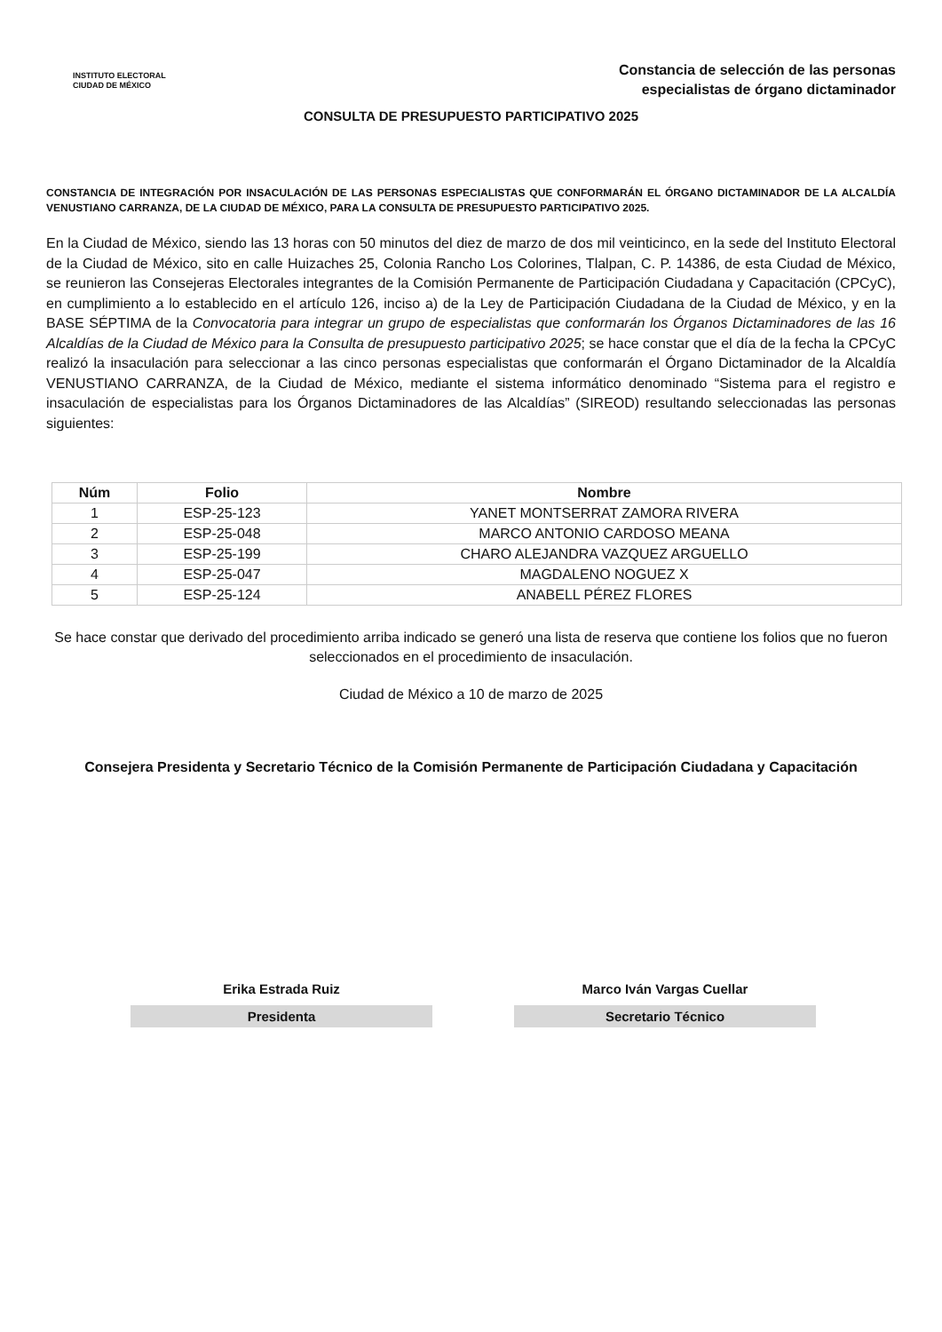INSTITUTO ELECTORAL
CIUDAD DE MÉXICO
Constancia de selección de las personas
especialistas de órgano dictaminador
CONSULTA DE PRESUPUESTO PARTICIPATIVO 2025
CONSTANCIA DE INTEGRACIÓN POR INSACULACIÓN DE LAS PERSONAS ESPECIALISTAS QUE CONFORMARÁN EL ÓRGANO DICTAMINADOR DE LA ALCALDÍA VENUSTIANO CARRANZA, DE LA CIUDAD DE MÉXICO, PARA LA CONSULTA DE PRESUPUESTO PARTICIPATIVO 2025.
En la Ciudad de México, siendo las 13 horas con 50 minutos del diez de marzo de dos mil veinticinco, en la sede del Instituto Electoral de la Ciudad de México, sito en calle Huizaches 25, Colonia Rancho Los Colorines, Tlalpan, C. P. 14386, de esta Ciudad de México, se reunieron las Consejeras Electorales integrantes de la Comisión Permanente de Participación Ciudadana y Capacitación (CPCyC), en cumplimiento a lo establecido en el artículo 126, inciso a) de la Ley de Participación Ciudadana de la Ciudad de México, y en la BASE SÉPTIMA de la Convocatoria para integrar un grupo de especialistas que conformarán los Órganos Dictaminadores de las 16 Alcaldías de la Ciudad de México para la Consulta de presupuesto participativo 2025; se hace constar que el día de la fecha la CPCyC realizó la insaculación para seleccionar a las cinco personas especialistas que conformarán el Órgano Dictaminador de la Alcaldía VENUSTIANO CARRANZA, de la Ciudad de México, mediante el sistema informático denominado “Sistema para el registro e insaculación de especialistas para los Órganos Dictaminadores de las Alcaldías” (SIREOD) resultando seleccionadas las personas siguientes:
| Núm | Folio | Nombre |
| --- | --- | --- |
| 1 | ESP-25-123 | YANET MONTSERRAT ZAMORA RIVERA |
| 2 | ESP-25-048 | MARCO ANTONIO CARDOSO MEANA |
| 3 | ESP-25-199 | CHARO ALEJANDRA VAZQUEZ ARGUELLO |
| 4 | ESP-25-047 | MAGDALENO NOGUEZ X |
| 5 | ESP-25-124 | ANABELL PÉREZ FLORES |
Se hace constar que derivado del procedimiento arriba indicado se generó una lista de reserva que contiene los folios que no fueron seleccionados en el procedimiento de insaculación.
Ciudad de México a 10 de marzo de 2025
Consejera Presidenta y Secretario Técnico de la Comisión Permanente de Participación Ciudadana y Capacitación
Erika Estrada Ruiz
Presidenta
Marco Iván Vargas Cuellar
Secretario Técnico